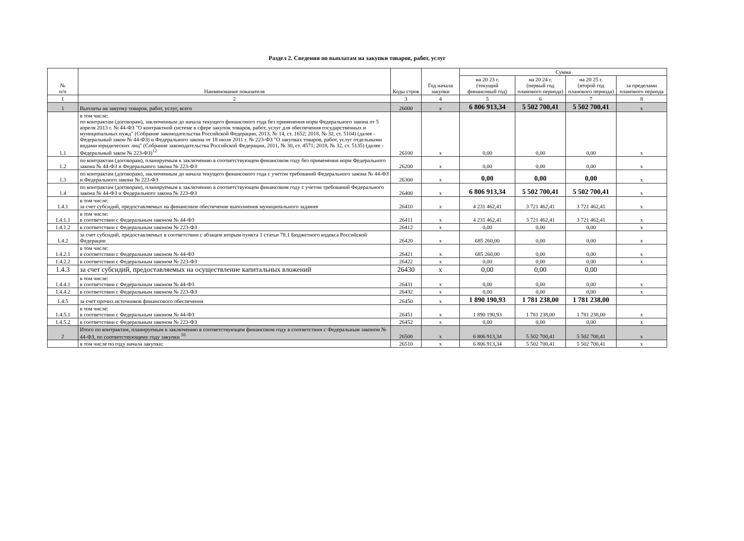Раздел 2. Сведения по выплатам на закупки товаров, работ, услуг
| № п/п | Наименование показателя | Коды строк | Год начала закупки | Сумма | | | |
| --- | --- | --- | --- | --- | --- | --- | --- |
| | | | | на 20 23 г. (текущий финансовый год) | на 20 24 г. (первый год планового периода) | на 20 25 г. (второй год планового периода) | за пределами планового периода |
| 1 | 2 | 3 | 4 | 5 | 6 | 7 | 8 |
| 1 | Выплаты на закупку товаров, работ, услуг, всего | 26000 | x | 6 806 913,34 | 5 502 700,41 | 5 502 700,41 | x |
| 1.1 | в том числе: по контрактам (договорам), заключенным до начала текущего финансового года без применения норм Федерального закона от 5 апреля 2013 г. № 44-ФЗ "О контрактной системе в сфере закупок товаров, работ, услуг для обеспечения государственных и муниципальных нужд" (Собрание законодательства Российской Федерации, 2013, № 14, ст. 1652; 2018, № 32, ст. 5104) (далее - Федеральный закон № 44-ФЗ) и Федерального закона от 18 июля 2011 г. № 223-ФЗ "О закупках товаров, работ, услуг отдельными видами юридических лиц" (Собрание законодательства Российской Федерации, 2011, № 30, ст. 4571; 2018, № 32, ст. 5135) (далее - Федеральный закон № 223-ФЗ)<sup>12</sup> | 26100 | x | 0,00 | 0,00 | 0,00 | x |
| 1.2 | по контрактам (договорам), планируемым к заключению в соответствующем финансовом году без применения норм Федерального закона № 44-ФЗ и Федерального закона № 223-ФЗ | 26200 | x | 0,00 | 0,00 | 0,00 | x |
| 1.3 | по контрактам (договорам), заключенным до начала текущего финансового года с учетом требований Федерального закона № 44-ФЗ и Федерального закона № 223-ФЗ | 26300 | x | 0,00 | 0,00 | 0,00 | x |
| 1.4 | по контрактам (договорам), планируемым к заключению в соответствующем финансовом году с учетом требований Федерального закона № 44-ФЗ и Федерального закона № 223-ФЗ | 26400 | x | 6 806 913,34 | 5 502 700,41 | 5 502 700,41 | x |
| 1.4.1 | в том числе: за счет субсидий, предоставляемых на финансовое обеспечение выполнения муниципального задания | 26410 | x | 4 231 462,41 | 3 721 462,41 | 3 721 462,41 | x |
| 1.4.1.1 | в том числе: в соответствии с Федеральным законом № 44-ФЗ | 26411 | x | 4 231 462,41 | 3 721 462,41 | 3 721 462,41 | x |
| 1.4.1.2 | в соответствии с Федеральным законом № 223-ФЗ | 26412 | x | 0,00 | 0,00 | 0,00 | x |
| 1.4.2 | за счет субсидий, предоставляемых в соответствии с абзацем вторым пункта 1 статьи 78.1 Бюджетного кодекса Российской Федерации | 26420 | x | 685 260,00 | 0,00 | 0,00 | x |
| 1.4.2.1 | в том числе: в соответствии с Федеральным законом № 44-ФЗ | 26421 | x | 685 260,00 | 0,00 | 0,00 | x |
| 1.4.2.2 | в соответствии с Федеральным законом № 223-ФЗ | 26422 | x | 0,00 | 0,00 | 0,00 | x |
| 1.4.3 | за счет субсидий, предоставляемых на осуществление капитальных вложений | 26430 | x | 0,00 | 0,00 | 0,00 | |
| 1.4.4.1 | в том числе: в соответствии с Федеральным законом № 44-ФЗ | 26431 | x | 0,00 | 0,00 | 0,00 | x |
| 1.4.4.2 | в соответствии с Федеральным законом № 223-ФЗ | 26432 | x | 0,00 | 0,00 | 0,00 | x |
| 1.4.5 | за счет прочих источников финансового обеспечения | 26450 | x | 1 890 190,93 | 1 781 238,00 | 1 781 238,00 | |
| 1.4.5.1 | в том числе: в соответствии с Федеральным законом № 44-ФЗ | 26451 | x | 1 890 190,93 | 1 781 238,00 | 1 781 238,00 | x |
| 1.4.5.2 | в соответствии с Федеральным законом № 223-ФЗ | 26452 | x | 0,00 | 0,00 | 0,00 | x |
| 2 | Итого по контрактам, планируемым к заключению в соответствующем финансовом году в соответствии с Федеральным законом № 44-ФЗ, по соответствующему году закупки <sup>16</sup> | 26500 | x | 6 806 913,34 | 5 502 700,41 | 5 502 700,41 | x |
| | в том числе по году начала закупки: | 26510 | x | 6 806 913,34 | 5 502 700,41 | 5 502 700,41 | x |